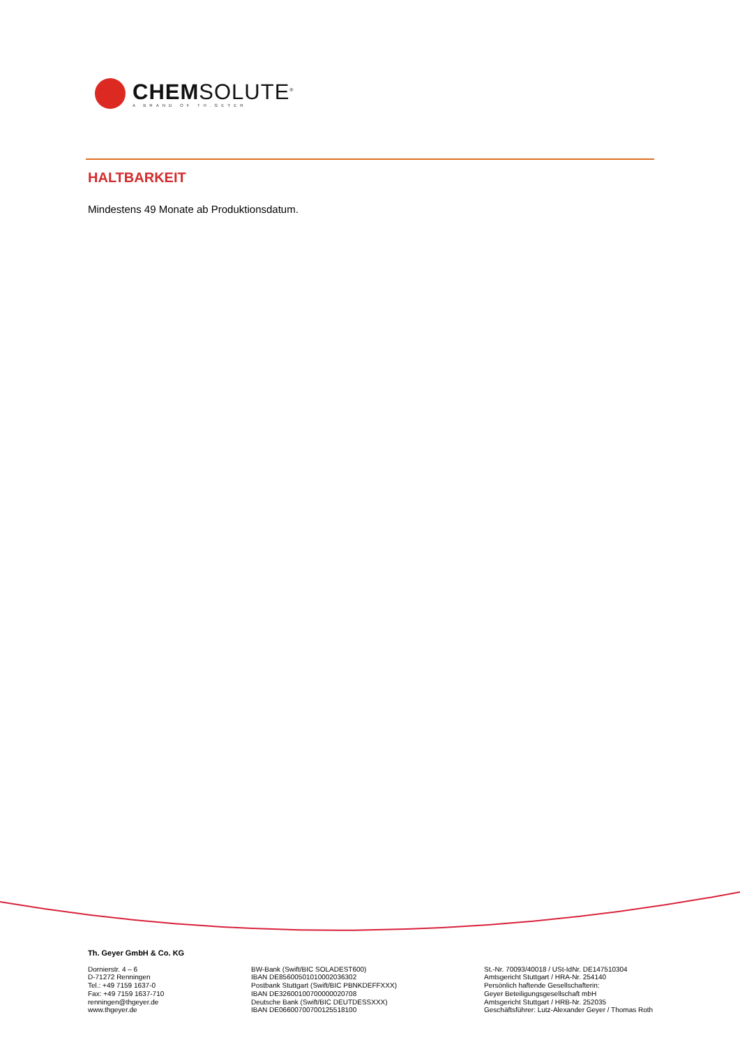CHEMSOLUTE<sup>®</sup>
A BRAND OF TH.GEYER
HALTBARKEIT
Mindestens 49 Monate ab Produktionsdatum.
Th. Geyer GmbH & Co. KG
Dornierstr. 4 – 6
D-71272 Renningen
Tel.: +49 7159 1637-0
Fax: +49 7159 1637-710
renningen@thgeyer.de
www.thgeyer.de
BW-Bank (Swift/BIC SOLADEST600)
IBAN DE85600501010002036302
Postbank Stuttgart (Swift/BIC PBNKDEFFXXX)
IBAN DE32600100700000020708
Deutsche Bank (Swift/BIC DEUTDESSXXX)
IBAN DE06600700700125518100
St.-Nr. 70093/40018 / USt-IdNr. DE147510304
Amtsgericht Stuttgart / HRA-Nr. 254140
Persönlich haftende Gesellschafterin:
Geyer Beteiligungsgesellschaft mbH
Amtsgericht Stuttgart / HRB-Nr. 252035
Geschäftsführer: Lutz-Alexander Geyer / Thomas Roth